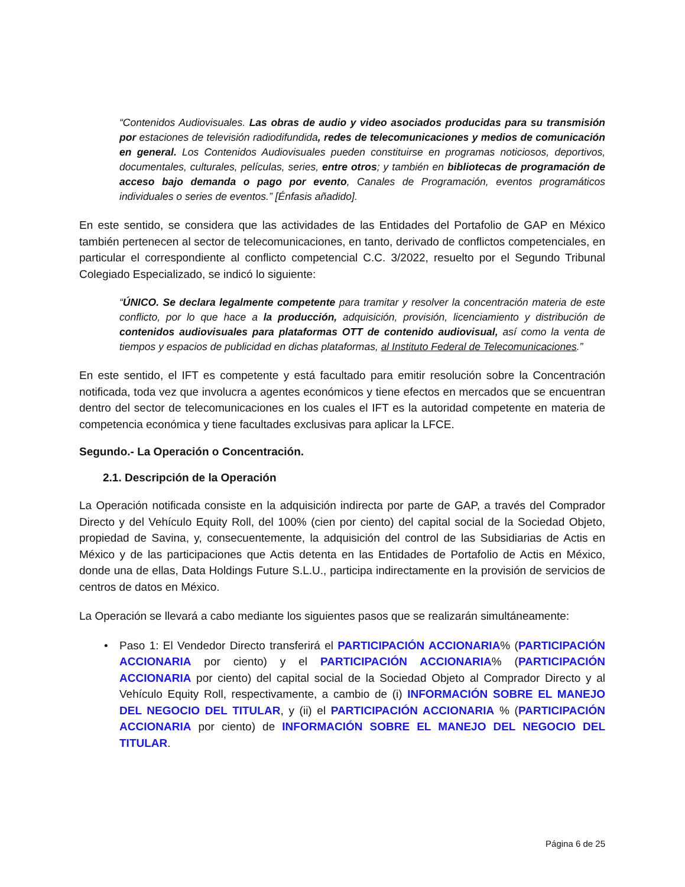“Contenidos Audiovisuales. Las obras de audio y video asociados producidas para su transmisión por estaciones de televisión radiodifundida, redes de telecomunicaciones y medios de comunicación en general. Los Contenidos Audiovisuales pueden constituirse en programas noticiosos, deportivos, documentales, culturales, películas, series, entre otros; y también en bibliotecas de programación de acceso bajo demanda o pago por evento, Canales de Programación, eventos programáticos individuales o series de eventos.” [Énfasis añadido].
En este sentido, se considera que las actividades de las Entidades del Portafolio de GAP en México también pertenecen al sector de telecomunicaciones, en tanto, derivado de conflictos competenciales, en particular el correspondiente al conflicto competencial C.C. 3/2022, resuelto por el Segundo Tribunal Colegiado Especializado, se indicó lo siguiente:
“ÚNICO. Se declara legalmente competente para tramitar y resolver la concentración materia de este conflicto, por lo que hace a la producción, adquisición, provisión, licenciamiento y distribución de contenidos audiovisuales para plataformas OTT de contenido audiovisual, así como la venta de tiempos y espacios de publicidad en dichas plataformas, al Instituto Federal de Telecomunicaciones.”
En este sentido, el IFT es competente y está facultado para emitir resolución sobre la Concentración notificada, toda vez que involucra a agentes económicos y tiene efectos en mercados que se encuentran dentro del sector de telecomunicaciones en los cuales el IFT es la autoridad competente en materia de competencia económica y tiene facultades exclusivas para aplicar la LFCE.
Segundo.- La Operación o Concentración.
2.1. Descripción de la Operación
La Operación notificada consiste en la adquisición indirecta por parte de GAP, a través del Comprador Directo y del Vehículo Equity Roll, del 100% (cien por ciento) del capital social de la Sociedad Objeto, propiedad de Savina, y, consecuentemente, la adquisición del control de las Subsidiarias de Actis en México y de las participaciones que Actis detenta en las Entidades de Portafolio de Actis en México, donde una de ellas, Data Holdings Future S.L.U., participa indirectamente en la provisión de servicios de centros de datos en México.
La Operación se llevará a cabo mediante los siguientes pasos que se realizarán simultáneamente:
• Paso 1: El Vendedor Directo transferirá el PARTICIPACIÓN ACCIONARIA% (PARTICIPACIÓN ACCIONARIA por ciento) y el PARTICIPACIÓN ACCIONARIA% (PARTICIPACIÓN ACCIONARIA por ciento) del capital social de la Sociedad Objeto al Comprador Directo y al Vehículo Equity Roll, respectivamente, a cambio de (i) INFORMACIÓN SOBRE EL MANEJO DEL NEGOCIO DEL TITULAR, y (ii) el PARTICIPACIÓN ACCIONARIA % (PARTICIPACIÓN ACCIONARIA por ciento) de INFORMACIÓN SOBRE EL MANEJO DEL NEGOCIO DEL TITULAR.
Página 6 de 25